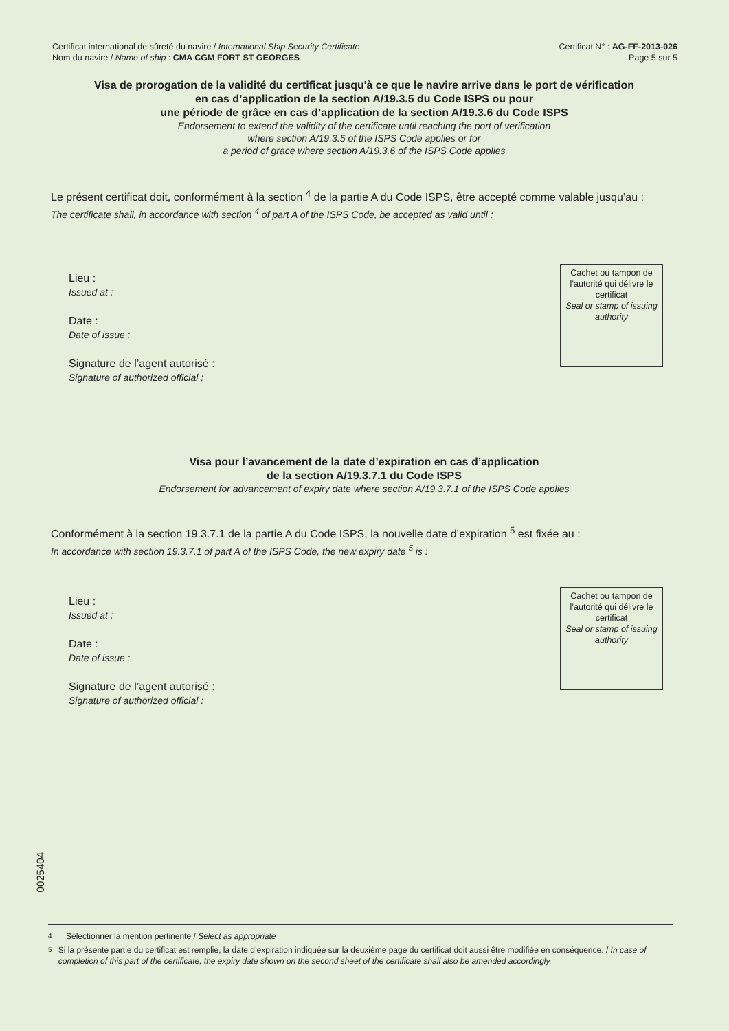Certificat international de sûreté du navire / International Ship Security Certificate
Nom du navire / Name of ship : CMA CGM FORT ST GEORGES
Certificat N° : AG-FF-2013-026
Page 5 sur 5
Visa de prorogation de la validité du certificat jusqu'à ce que le navire arrive dans le port de vérification
en cas d’application de la section A/19.3.5 du Code ISPS ou pour
une période de grâce en cas d’application de la section A/19.3.6 du Code ISPS
Endorsement to extend the validity of the certificate until reaching the port of verification
where section A/19.3.5 of the ISPS Code applies or for
a period of grace where section A/19.3.6 of the ISPS Code applies
Le présent certificat doit, conformément à la section <sup>4</sup> de la partie A du Code ISPS, être accepté comme valable jusqu’au :
The certificate shall, in accordance with section <sup>4</sup> of part A of the ISPS Code, be accepted as valid until :
Lieu :
Issued at :
Date :
Date of issue :
Signature de l’agent autorisé :
Signature of authorized official :
Cachet ou tampon de l’autorité qui délivre le certificat
Seal or stamp of issuing authority
Visa pour l’avancement de la date d’expiration en cas d’application
de la section A/19.3.7.1 du Code ISPS
Endorsement for advancement of expiry date where section A/19.3.7.1 of the ISPS Code applies
Conformément à la section 19.3.7.1 de la partie A du Code ISPS, la nouvelle date d’expiration <sup>5</sup> est fixée au :
In accordance with section 19.3.7.1 of part A of the ISPS Code, the new expiry date <sup>5</sup> is :
Lieu :
Issued at :
Date :
Date of issue :
Signature de l’agent autorisé :
Signature of authorized official :
Cachet ou tampon de l’autorité qui délivre le certificat
Seal or stamp of issuing authority
0025404
<sup>4</sup> Sélectionner la mention pertinente / Select as appropriate
<sup>5</sup> Si la présente partie du certificat est remplie, la date d’expiration indiquée sur la deuxième page du certificat doit aussi être modifiée en conséquence. / In case of completion of this part of the certificate, the expiry date shown on the second sheet of the certificate shall also be amended accordingly.